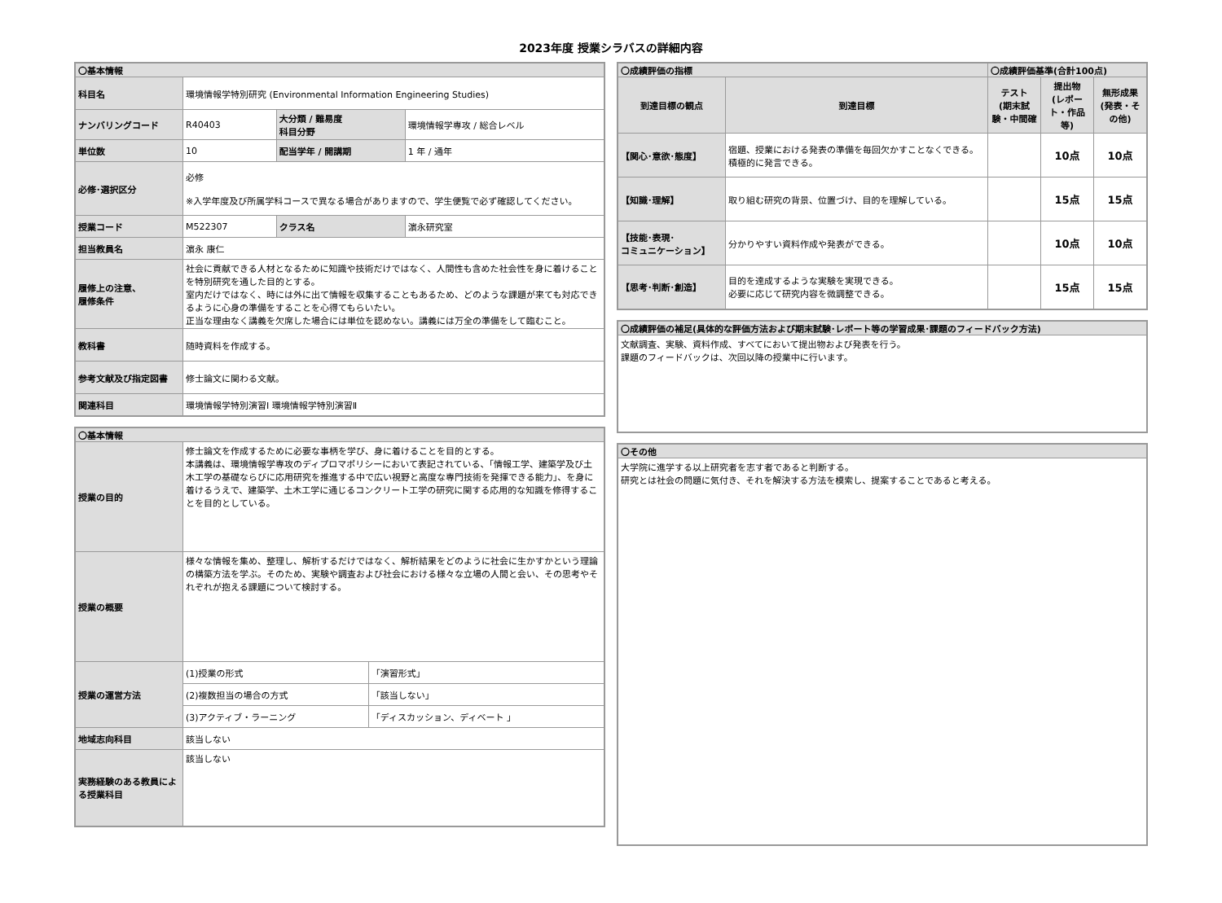2023年度 授業シラバスの詳細内容
| 〇基本情報 | | | |
| 科目名 | 環境情報学特別研究 (Environmental Information Engineering Studies) | | |
| ナンバリングコード | R40403 | 大分類 / 難易度 科目分野 | 環境情報学専攻 / 総合レベル |
| 単位数 | 10 | 配当学年 / 開講期 | 1 年 / 通年 |
| 必修･選択区分 | 必修 ※入学年度及び所属学科コースで異なる場合がありますので、学生便覧で必ず確認してください。 | | |
| 授業コード | M522307 | クラス名 | 濵永研究室 |
| 担当教員名 | 濵永 康仁 | | |
| 履修上の注意、 履修条件 | 社会に貢献できる人材となるために知識や技術だけではなく、人間性も含めた社会性を身に着けることを特別研究を通した目的とする。 室内だけではなく、時には外に出て情報を収集することもあるため、どのような課題が来ても対応できるように心身の準備をすることを心得てもらいたい。 正当な理由なく講義を欠席した場合には単位を認めない。講義には万全の準備をして臨むこと。 | | |
| 教科書 | 随時資料を作成する。 | | |
| 参考文献及び指定図書 | 修士論文に関わる文献。 | | |
| 関連科目 | 環境情報学特別演習Ⅰ 環境情報学特別演習Ⅱ | | |
| 〇基本情報 | | |
| 授業の目的 | 修士論文を作成するために必要な事柄を学び、身に着けることを目的とする。 本講義は、環境情報学専攻のディプロマポリシーにおいて表記されている、「情報工学、建築学及び土木工学の基礎ならびに応用研究を推進する中で広い視野と高度な専門技術を発揮できる能力」、を身に着けるうえで、建築学、土木工学に通じるコンクリート工学の研究に関する応用的な知識を修得することを目的としている。 | |
| 授業の概要 | 様々な情報を集め、整理し、解析するだけではなく、解析結果をどのように社会に生かすかという理論の構築方法を学ぶ。そのため、実験や調査および社会における様々な立場の人間と会い、その思考やそれぞれが抱える課題について検討する。 | |
| 授業の運営方法 | (1)授業の形式 | 「演習形式」 |
| | (2)複数担当の場合の方式 | 「該当しない」 |
| | (3)アクティブ・ラーニング | 「ディスカッション、ディベート 」 |
| 地域志向科目 | 該当しない | |
| 実務経験のある教員による授業科目 | 該当しない | |
| 〇成績評価の指標 | | 〇成績評価基準(合計100点) | | |
| 到達目標の観点 | 到達目標 | テスト (期末試験・中間確 | 提出物 (レポート・作品等) | 無形成果 (発表・その他) |
| 【関心･意欲･態度】 | 宿題、授業における発表の準備を毎回欠かすことなくできる。 積極的に発言できる。 | | 10点 | 10点 |
| 【知識･理解】 | 取り組む研究の背景、位置づけ、目的を理解している。 | | 15点 | 15点 |
| 【技能･表現･ コミュニケーション】 | 分かりやすい資料作成や発表ができる。 | | 10点 | 10点 |
| 【思考･判断･創造】 | 目的を達成するような実験を実現できる。 必要に応じて研究内容を微調整できる。 | | 15点 | 15点 |
| 〇成績評価の補足(具体的な評価方法および期末試験･レポート等の学習成果･課題のフィードバック方法) |
| 文献調査、実験、資料作成、すべてにおいて提出物および発表を行う。 課題のフィードバックは、次回以降の授業中に行います。 |
| 〇その他 |
| 大学院に進学する以上研究者を志す者であると判断する。 研究とは社会の問題に気付き、それを解決する方法を模索し、提案することであると考える。 |